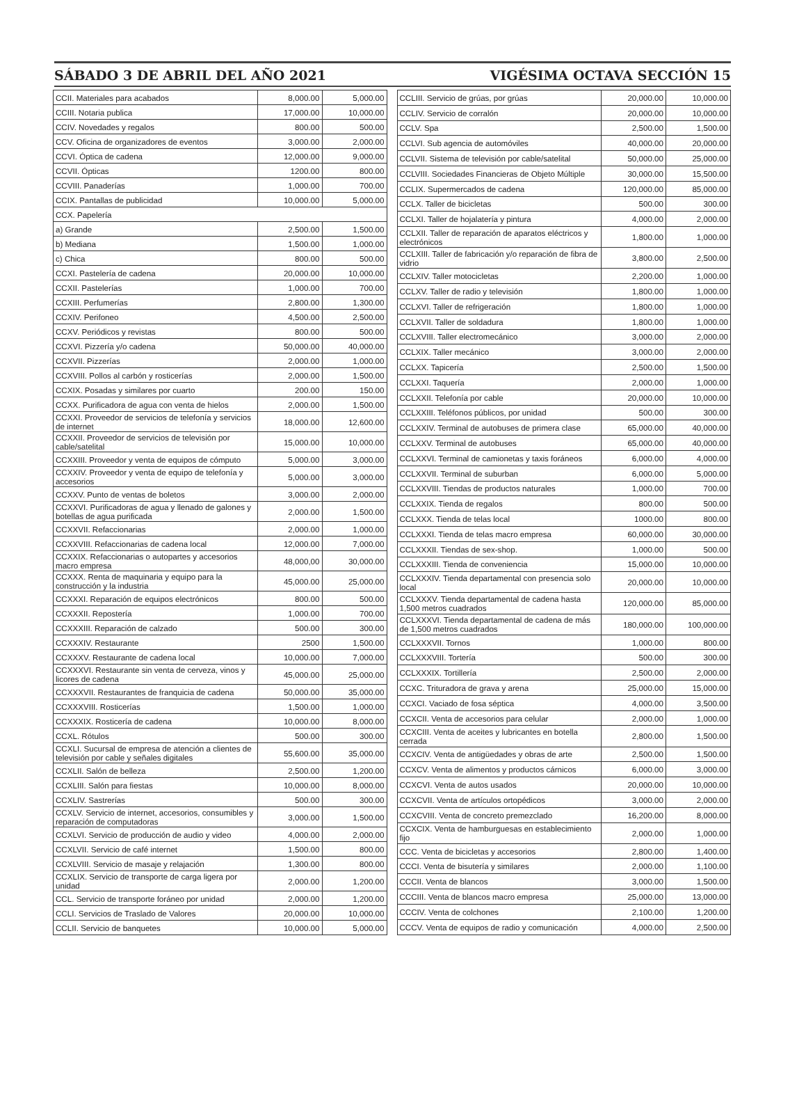SÁBADO 3 DE ABRIL DEL AÑO 2021 VIGÉSIMA OCTAVA SECCIÓN 15
| CCII. Materiales para acabados | 8,000.00 | 5,000.00 |
| CCIII. Notaria publica | 17,000.00 | 10,000.00 |
| CCIV. Novedades y regalos | 800.00 | 500.00 |
| CCV. Oficina de organizadores de eventos | 3,000.00 | 2,000.00 |
| CCVI. Óptica de cadena | 12,000.00 | 9,000.00 |
| CCVII. Ópticas | 1200.00 | 800.00 |
| CCVIII. Panaderías | 1,000.00 | 700.00 |
| CCIX. Pantallas de publicidad | 10,000.00 | 5,000.00 |
| CCX. Papelería | | |
| a) Grande | 2,500.00 | 1,500.00 |
| b) Mediana | 1,500.00 | 1,000.00 |
| c) Chica | 800.00 | 500.00 |
| CCXI. Pastelería de cadena | 20,000.00 | 10,000.00 |
| CCXII. Pastelerías | 1,000.00 | 700.00 |
| CCXIII. Perfumerías | 2,800.00 | 1,300.00 |
| CCXIV. Perifoneo | 4,500.00 | 2,500.00 |
| CCXV. Periódicos y revistas | 800.00 | 500.00 |
| CCXVI. Pizzería y/o cadena | 50,000.00 | 40,000.00 |
| CCXVII. Pizzerías | 2,000.00 | 1,000.00 |
| CCXVIII. Pollos al carbón y rosticerías | 2,000.00 | 1,500.00 |
| CCXIX. Posadas y similares por cuarto | 200.00 | 150.00 |
| CCXX. Purificadora de agua con venta de hielos | 2,000.00 | 1,500.00 |
| CCXXI. Proveedor de servicios de telefonía y servicios de internet | 18,000.00 | 12,600.00 |
| CCXXII. Proveedor de servicios de televisión por cable/satelital | 15,000.00 | 10,000.00 |
| CCXXIII. Proveedor y venta de equipos de cómputo | 5,000.00 | 3,000.00 |
| CCXXIV. Proveedor y venta de equipo de telefonía y accesorios | 5,000.00 | 3,000.00 |
| CCXXV. Punto de ventas de boletos | 3,000.00 | 2,000.00 |
| CCXXVI. Purificadoras de agua y llenado de galones y botellas de agua purificada | 2,000.00 | 1,500.00 |
| CCXXVII. Refaccionarias | 2,000.00 | 1,000.00 |
| CCXXVIII. Refaccionarias de cadena local | 12,000.00 | 7,000.00 |
| CCXXIX. Refaccionarias o autopartes y accesorios macro empresa | 48,000,00 | 30,000.00 |
| CCXXX. Renta de maquinaria y equipo para la construcción y la industria | 45,000.00 | 25,000.00 |
| CCXXXI. Reparación de equipos electrónicos | 800.00 | 500.00 |
| CCXXXII. Repostería | 1,000.00 | 700.00 |
| CCXXXIII. Reparación de calzado | 500.00 | 300.00 |
| CCXXXIV. Restaurante | 2500 | 1,500.00 |
| CCXXXV. Restaurante de cadena local | 10,000.00 | 7,000.00 |
| CCXXXVI. Restaurante sin venta de cerveza, vinos y licores de cadena | 45,000.00 | 25,000.00 |
| CCXXXVII. Restaurantes de franquicia de cadena | 50,000.00 | 35,000.00 |
| CCXXXVIII. Rosticerías | 1,500.00 | 1,000.00 |
| CCXXXIX. Rosticería de cadena | 10,000.00 | 8,000.00 |
| CCXL. Rótulos | 500.00 | 300.00 |
| CCXLI. Sucursal de empresa de atención a clientes de televisión por cable y señales digitales | 55,600.00 | 35,000.00 |
| CCXLII. Salón de belleza | 2,500.00 | 1,200.00 |
| CCXLIII. Salón para fiestas | 10,000.00 | 8,000.00 |
| CCXLIV. Sastrerías | 500.00 | 300.00 |
| CCXLV. Servicio de internet, accesorios, consumibles y reparación de computadoras | 3,000.00 | 1,500.00 |
| CCXLVI. Servicio de producción de audio y video | 4,000.00 | 2,000.00 |
| CCXLVII. Servicio de café internet | 1,500.00 | 800.00 |
| CCXLVIII. Servicio de masaje y relajación | 1,300.00 | 800.00 |
| CCXLIX. Servicio de transporte de carga ligera por unidad | 2,000.00 | 1,200.00 |
| CCL. Servicio de transporte foráneo por unidad | 2,000.00 | 1,200.00 |
| CCLI. Servicios de Traslado de Valores | 20,000.00 | 10,000.00 |
| CCLII. Servicio de banquetes | 10,000.00 | 5,000.00 |
| CCLIII. Servicio de grúas, por grúas | 20,000.00 | 10,000.00 |
| CCLIV. Servicio de corralón | 20,000.00 | 10,000.00 |
| CCLV. Spa | 2,500.00 | 1,500.00 |
| CCLVI. Sub agencia de automóviles | 40,000.00 | 20,000.00 |
| CCLVII. Sistema de televisión por cable/satelital | 50,000.00 | 25,000.00 |
| CCLVIII. Sociedades Financieras de Objeto Múltiple | 30,000.00 | 15,500.00 |
| CCLIX. Supermercados de cadena | 120,000.00 | 85,000.00 |
| CCLX. Taller de bicicletas | 500.00 | 300.00 |
| CCLXI. Taller de hojalatería y pintura | 4,000.00 | 2,000.00 |
| CCLXII. Taller de reparación de aparatos eléctricos y electrónicos | 1,800.00 | 1,000.00 |
| CCLXIII. Taller de fabricación y/o reparación de fibra de vidrio | 3,800.00 | 2,500.00 |
| CCLXIV. Taller motocicletas | 2,200.00 | 1,000.00 |
| CCLXV. Taller de radio y televisión | 1,800.00 | 1,000.00 |
| CCLXVI. Taller de refrigeración | 1,800.00 | 1,000.00 |
| CCLXVII. Taller de soldadura | 1,800.00 | 1,000.00 |
| CCLXVIII. Taller electromecánico | 3,000.00 | 2,000.00 |
| CCLXIX. Taller mecánico | 3,000.00 | 2,000.00 |
| CCLXX. Tapicería | 2,500.00 | 1,500.00 |
| CCLXXI. Taquería | 2,000.00 | 1,000.00 |
| CCLXXII. Telefonía por cable | 20,000.00 | 10,000.00 |
| CCLXXIII. Teléfonos públicos, por unidad | 500.00 | 300.00 |
| CCLXXIV. Terminal de autobuses de primera clase | 65,000.00 | 40,000.00 |
| CCLXXV. Terminal de autobuses | 65,000.00 | 40,000.00 |
| CCLXXVI. Terminal de camionetas y taxis foráneos | 6,000.00 | 4,000.00 |
| CCLXXVII. Terminal de suburban | 6,000.00 | 5,000.00 |
| CCLXXVIII. Tiendas de productos naturales | 1,000.00 | 700.00 |
| CCLXXIX. Tienda de regalos | 800.00 | 500.00 |
| CCLXXX. Tienda de telas local | 1000.00 | 800.00 |
| CCLXXXI. Tienda de telas macro empresa | 60,000.00 | 30,000.00 |
| CCLXXXII. Tiendas de sex-shop. | 1,000.00 | 500.00 |
| CCLXXXIII. Tienda de conveniencia | 15,000.00 | 10,000.00 |
| CCLXXXIV. Tienda departamental con presencia solo local | 20,000.00 | 10,000.00 |
| CCLXXXV. Tienda departamental de cadena hasta 1,500 metros cuadrados | 120,000.00 | 85,000.00 |
| CCLXXXVI. Tienda departamental de cadena de más de 1,500 metros cuadrados | 180,000.00 | 100,000.00 |
| CCLXXXVII. Tornos | 1,000.00 | 800.00 |
| CCLXXXVIII. Tortería | 500.00 | 300.00 |
| CCLXXXIX. Tortillería | 2,500.00 | 2,000.00 |
| CCXC. Trituradora de grava y arena | 25,000.00 | 15,000.00 |
| CCXCI. Vaciado de fosa séptica | 4,000.00 | 3,500.00 |
| CCXCII. Venta de accesorios para celular | 2,000.00 | 1,000.00 |
| CCXCIII. Venta de aceites y lubricantes en botella cerrada | 2,800.00 | 1,500.00 |
| CCXCIV. Venta de antigüedades y obras de arte | 2,500.00 | 1,500.00 |
| CCXCV. Venta de alimentos y productos cárnicos | 6,000.00 | 3,000.00 |
| CCXCVI. Venta de autos usados | 20,000.00 | 10,000.00 |
| CCXCVII. Venta de artículos ortopédicos | 3,000.00 | 2,000.00 |
| CCXCVIII. Venta de concreto premezclado | 16,200.00 | 8,000.00 |
| CCXCIX. Venta de hamburguesas en establecimiento fijo | 2,000.00 | 1,000.00 |
| CCC. Venta de bicicletas y accesorios | 2,800.00 | 1,400.00 |
| CCCI. Venta de bisutería y similares | 2,000.00 | 1,100.00 |
| CCCII. Venta de blancos | 3,000.00 | 1,500.00 |
| CCCIII. Venta de blancos macro empresa | 25,000.00 | 13,000.00 |
| CCCIV. Venta de colchones | 2,100.00 | 1,200.00 |
| CCCV. Venta de equipos de radio y comunicación | 4,000.00 | 2,500.00 |